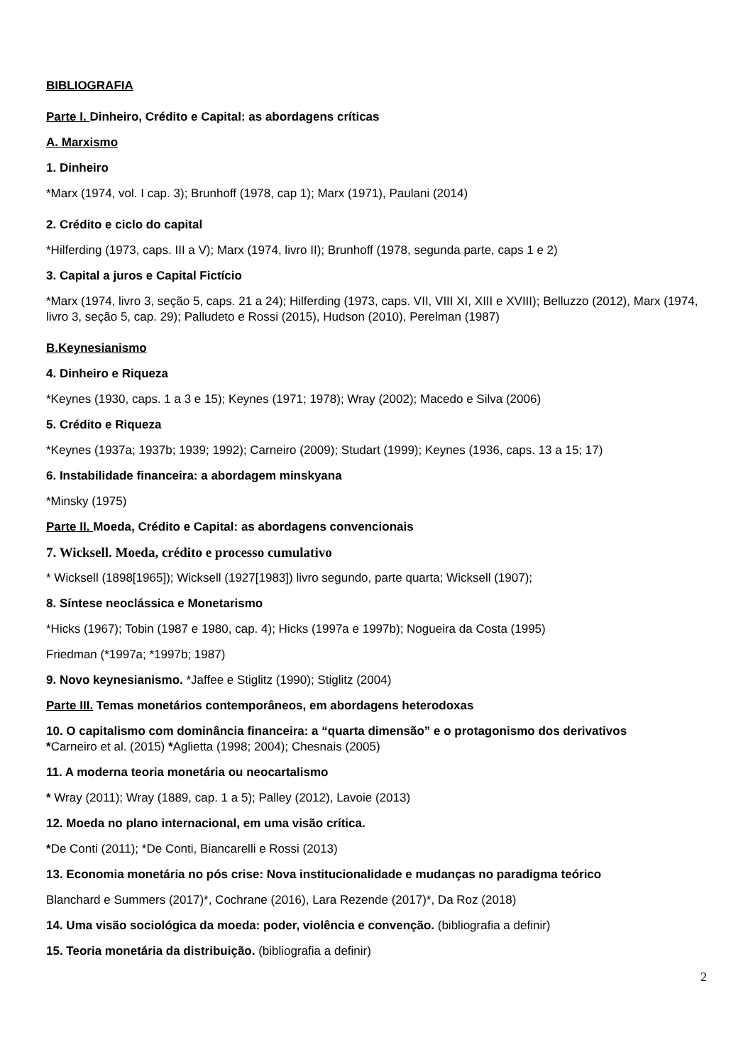BIBLIOGRAFIA
Parte I. Dinheiro, Crédito e Capital: as abordagens críticas
A. Marxismo
1. Dinheiro
*Marx (1974, vol. I cap. 3); Brunhoff (1978, cap 1); Marx (1971), Paulani (2014)
2. Crédito e ciclo do capital
*Hilferding (1973, caps. III a V); Marx (1974, livro II); Brunhoff (1978, segunda parte, caps 1 e 2)
3. Capital a juros e Capital Fictício
*Marx (1974, livro 3, seção 5, caps. 21 a 24); Hilferding (1973, caps. VII, VIII XI, XIII e XVIII); Belluzzo (2012), Marx (1974, livro 3, seção 5, cap. 29); Palludeto e Rossi (2015), Hudson (2010), Perelman (1987)
B.Keynesianismo
4. Dinheiro e Riqueza
*Keynes (1930, caps. 1 a 3 e 15); Keynes (1971; 1978); Wray (2002); Macedo e Silva (2006)
5. Crédito e Riqueza
*Keynes (1937a; 1937b; 1939; 1992); Carneiro (2009); Studart (1999); Keynes (1936, caps. 13 a 15; 17)
6. Instabilidade financeira: a abordagem minskyana
*Minsky (1975)
Parte II. Moeda, Crédito e Capital: as abordagens convencionais
7. Wicksell. Moeda, crédito e processo cumulativo
* Wicksell (1898[1965]); Wicksell (1927[1983]) livro segundo, parte quarta; Wicksell (1907);
8. Síntese neoclássica e Monetarismo
*Hicks (1967); Tobin (1987 e 1980, cap. 4); Hicks (1997a e 1997b); Nogueira da Costa (1995)
Friedman (*1997a; *1997b; 1987)
9. Novo keynesianismo. *Jaffee e Stiglitz (1990); Stiglitz (2004)
Parte III. Temas monetários contemporâneos, em abordagens heterodoxas
10. O capitalismo com dominância financeira: a “quarta dimensão” e o protagonismo dos derivativos
*Carneiro et al. (2015) *Aglietta (1998; 2004); Chesnais (2005)
11. A moderna teoria monetária ou neocartalismo
* Wray (2011); Wray (1889, cap. 1 a 5); Palley (2012), Lavoie (2013)
12. Moeda no plano internacional, em uma visão crítica.
*De Conti (2011); *De Conti, Biancarelli e Rossi (2013)
13. Economia monetária no pós crise: Nova institucionalidade e mudanças no paradigma teórico
Blanchard e Summers (2017)*, Cochrane (2016), Lara Rezende (2017)*, Da Roz (2018)
14. Uma visão sociológica da moeda: poder, violência e convenção. (bibliografia a definir)
15. Teoria monetária da distribuição. (bibliografia a definir)
2